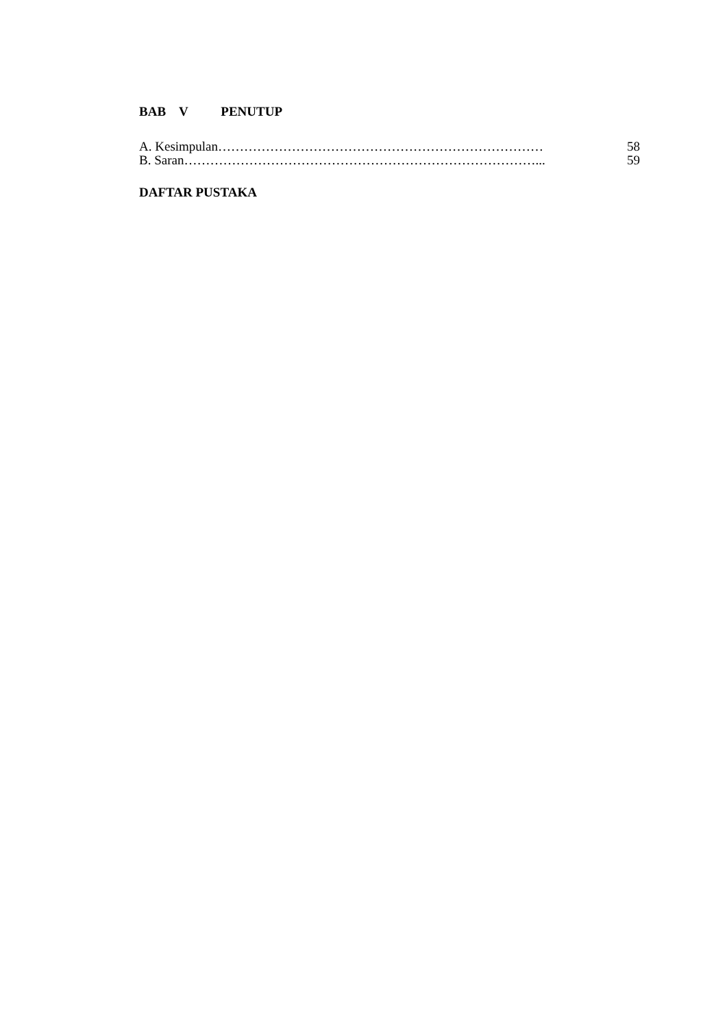BAB V PENUTUP
A. Kesimpulan………………………………………………………………… 58
B. Saran………………………………………………………………………... 59
DAFTAR PUSTAKA